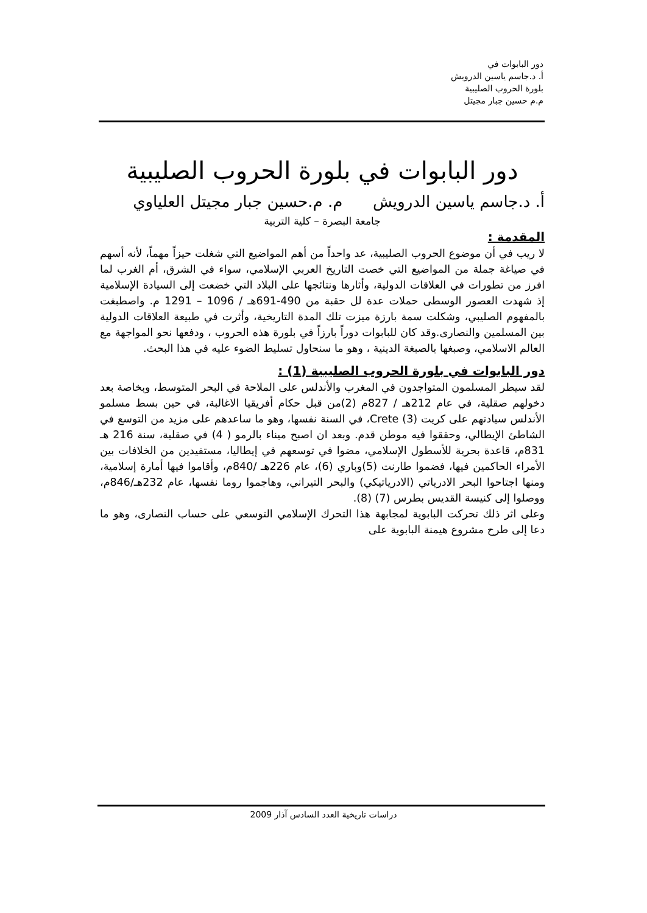دور البابوات في
أ. د.جاسم ياسين الدرويش
بلورة الحروب الصليبية
م.م حسين جبار مجيتل
دور البابوات في بلورة الحروب الصليبية
أ. د.جاسم ياسين الدرويش م. م.حسين جبار مجيتل العلياوي
جامعة البصرة – كلية التربية
المقدمة :
لا ريب في أن موضوع الحروب الصليبية، عد واحداً من أهم المواضيع التي شغلت حيزاً مهماً، لأنه أسهم في صياغة جملة من المواضيع التي خصت التاريخ العربي الإسلامي، سواء في الشرق، أم الغرب لما افرز من تطورات في العلاقات الدولية، وأثارها ونتائجها على البلاد التي خضعت إلى السيادة الإسلامية إذ شهدت العصور الوسطى حملات عدة لل حقبة من 490-691هـ / 1096 – 1291 م. واصطبغت بالمفهوم الصليبي، وشكلت سمة بارزة ميزت تلك المدة التاريخية، وأثرت في طبيعة العلاقات الدولية بين المسلمين والنصارى.وقد كان للبابوات دوراً بارزاً في بلورة هذه الحروب ، ودفعها نحو المواجهة مع العالم الاسلامي، وصبغها بالصبغة الدينية ، وهو ما سنحاول تسليط الضوء عليه في هذا البحث.
دور البابوات في بلورة الحروب الصليبية (1) :
لقد سيطر المسلمون المتواجدون في المغرب والأندلس على الملاحة في البحر المتوسط، وبخاصة بعد دخولهم صقلية، في عام 212هـ / 827م (2)من قبل حكام أفريقيا الاغالبة، في حين بسط مسلمو الأندلس سيادتهم على كريت (3) Crete، في السنة نفسها، وهو ما ساعدهم على مزيد من التوسع في الشاطئ الإيطالي، وحققوا فيه موطن قدم. وبعد ان اصبح ميناء بالرمو ( 4) في صقلية، سنة 216 هـ 831م، قاعدة بحرية للأسطول الإسلامي، مضوا في توسعهم في إيطاليا، مستفيدين من الخلافات بين الأمراء الحاكمين فيها، فضموا طارنت (5)وباري (6)، عام 226هـ /840م، وأقاموا فيها أمارة إسلامية، ومنها اجتاحوا البحر الادرياتي (الادرياتيكي) والبحر التيراني، وهاجموا روما نفسها، عام 232هـ/846م، ووصلوا إلى كنيسة القديس بطرس (7) (8).
وعلى اثر ذلك تحركت البابوية لمجابهة هذا التحرك الإسلامي التوسعي على حساب النصارى، وهو ما دعا إلى طرح مشروع هيمنة البابوية على
دراسات تاريخية العدد السادس آذار 2009